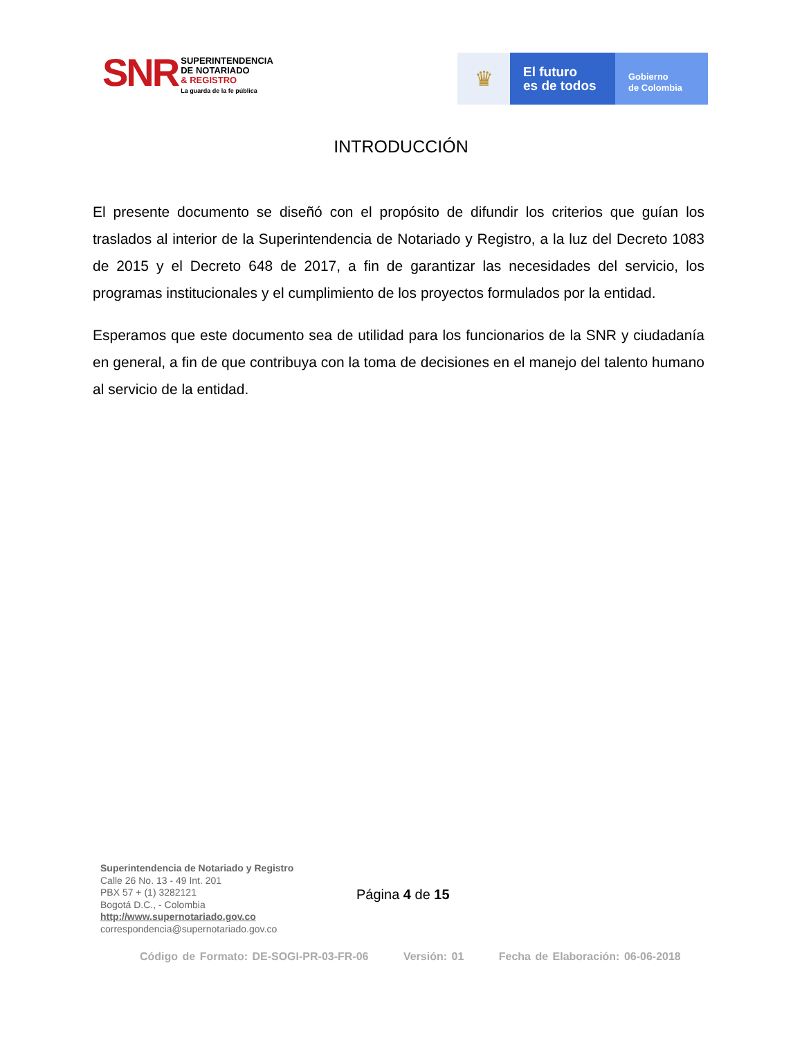SNR
SUPERINTENDENCIA
DE NOTARIADO
& REGISTRO
La guarda de la fe pública
♛
El futuro
es de todos
Gobierno
de Colombia
INTRODUCCIÓN
El presente documento se diseñó con el propósito de difundir los criterios que guían los traslados al interior de la Superintendencia de Notariado y Registro, a la luz del Decreto 1083 de 2015 y el Decreto 648 de 2017, a fin de garantizar las necesidades del servicio, los programas institucionales y el cumplimiento de los proyectos formulados por la entidad.
Esperamos que este documento sea de utilidad para los funcionarios de la SNR y ciudadanía en general, a fin de que contribuya con la toma de decisiones en el manejo del talento humano al servicio de la entidad.
Superintendencia de Notariado y Registro
Calle 26 No. 13 - 49 Int. 201
PBX 57 + (1) 3282121
Bogotá D.C., - Colombia
http://www.supernotariado.gov.co
correspondencia@supernotariado.gov.co
Página 4 de 15
Código de Formato: DE-SOGI-PR-03-FR-06 Versión: 01 Fecha de Elaboración: 06-06-2018